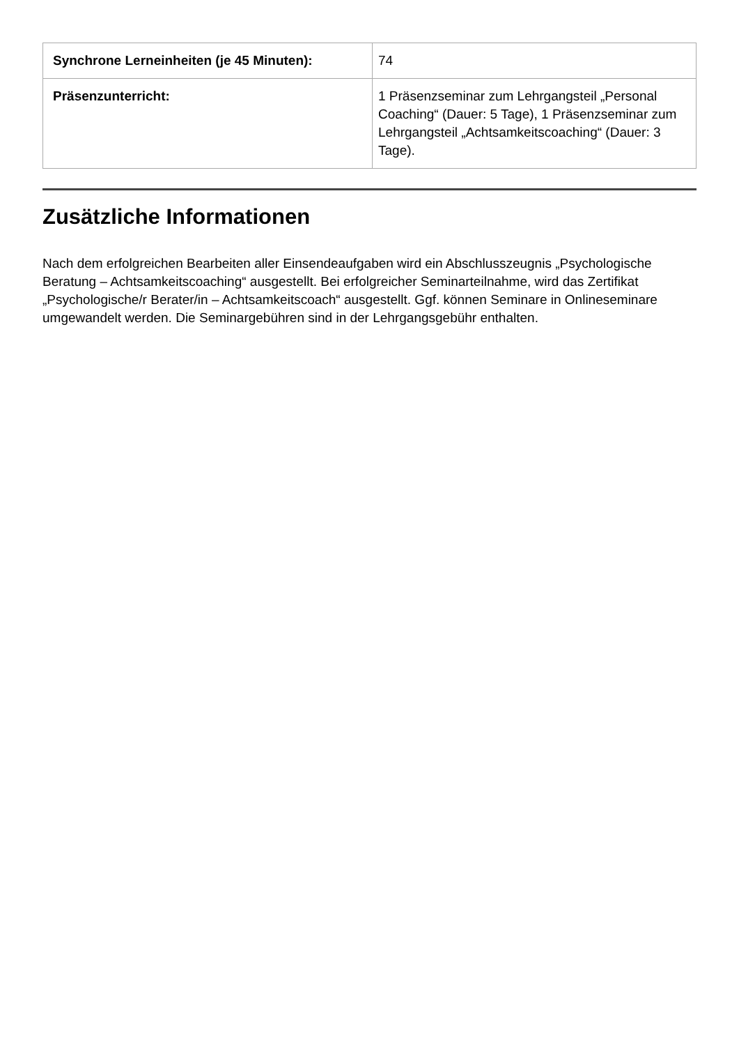| Synchrone Lerneinheiten (je 45 Minuten): | 74 |
| Präsenzunterricht: | 1 Präsenzseminar zum Lehrgangsteil „Personal Coaching“ (Dauer: 5 Tage), 1 Präsenzseminar zum Lehrgangsteil „Achtsamkeitscoaching“ (Dauer: 3 Tage). |
Zusätzliche Informationen
Nach dem erfolgreichen Bearbeiten aller Einsendeaufgaben wird ein Abschlusszeugnis „Psychologische Beratung – Achtsamkeitscoaching“ ausgestellt. Bei erfolgreicher Seminarteilnahme, wird das Zertifikat „Psychologische/r Berater/in – Achtsamkeitscoach“ ausgestellt. Ggf. können Seminare in Onlineseminare umgewandelt werden. Die Seminargebühren sind in der Lehrgangsgebühr enthalten.